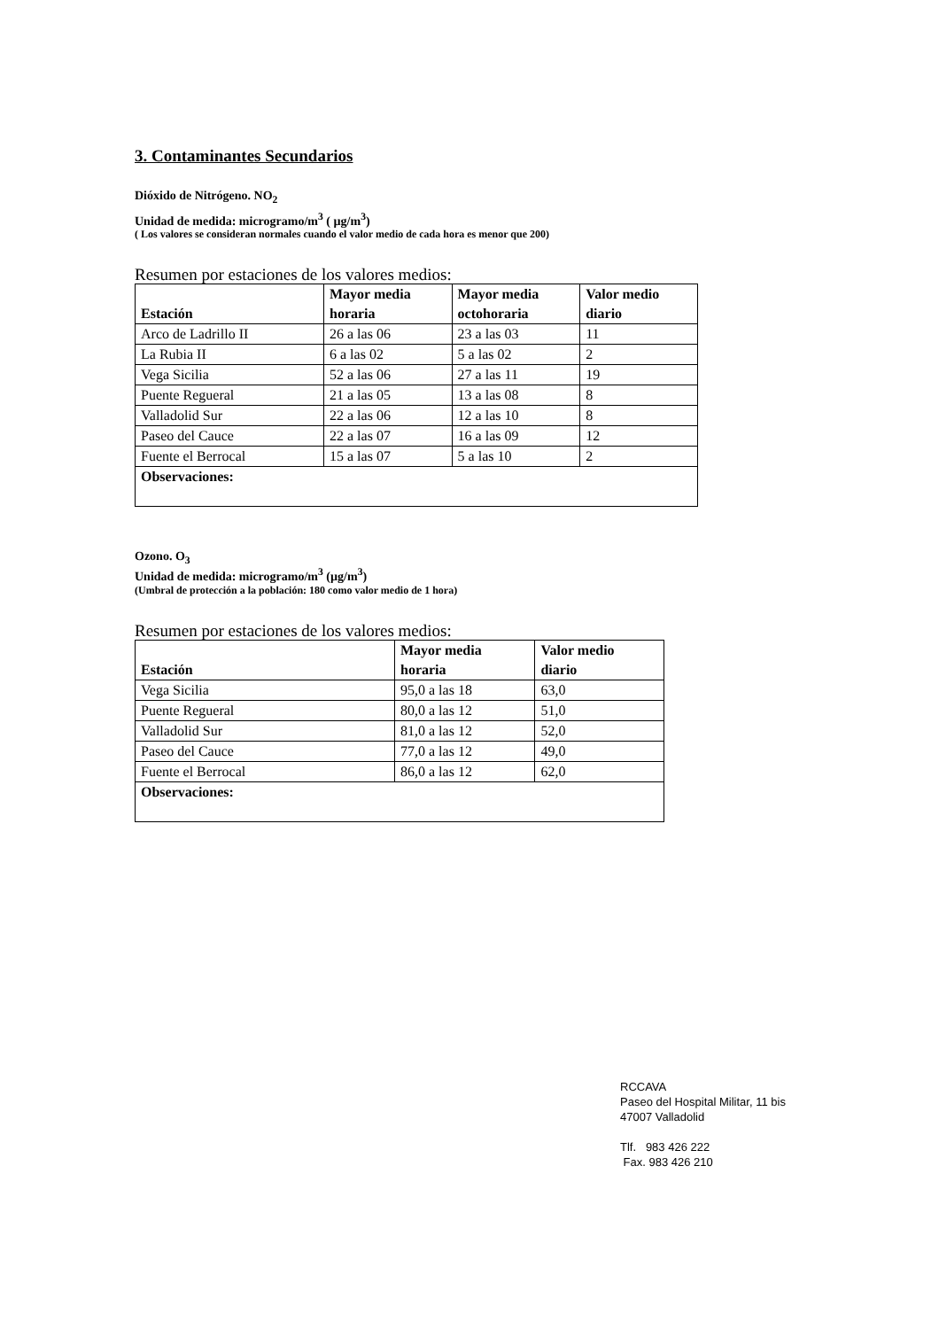3. Contaminantes Secundarios
Dióxido de Nitrógeno. NO<sub>2</sub>
Unidad de medida: microgramo/m<sup>3</sup> ( µg/m<sup>3</sup>)
( Los valores se consideran normales cuando el valor medio de cada hora es menor que 200)
Resumen por estaciones de los valores medios:
| Estación | Mayor media horaria | Mayor media octohoraria | Valor medio diario |
| --- | --- | --- | --- |
| Arco de Ladrillo II | 26 a las 06 | 23 a las 03 | 11 |
| La Rubia II | 6 a las 02 | 5 a las 02 | 2 |
| Vega Sicilia | 52 a las 06 | 27 a las 11 | 19 |
| Puente Regueral | 21 a las 05 | 13 a las 08 | 8 |
| Valladolid Sur | 22 a las 06 | 12 a las 10 | 8 |
| Paseo del Cauce | 22 a las 07 | 16 a las 09 | 12 |
| Fuente el Berrocal | 15 a las 07 | 5 a las 10 | 2 |
| Observaciones: | | | |
Ozono. O<sub>3</sub>
Unidad de medida: microgramo/m<sup>3</sup> (µg/m<sup>3</sup>)
(Umbral de protección a la población: 180 como valor medio de 1 hora)
Resumen por estaciones de los valores medios:
| Estación | Mayor media horaria | Valor medio diario |
| --- | --- | --- |
| Vega Sicilia | 95,0 a las 18 | 63,0 |
| Puente Regueral | 80,0 a las 12 | 51,0 |
| Valladolid Sur | 81,0 a las 12 | 52,0 |
| Paseo del Cauce | 77,0 a las 12 | 49,0 |
| Fuente el Berrocal | 86,0 a las 12 | 62,0 |
| Observaciones: | | |
RCCAVA
Paseo del Hospital Militar, 11 bis
47007 Valladolid
Tlf. 983 426 222
Fax. 983 426 210